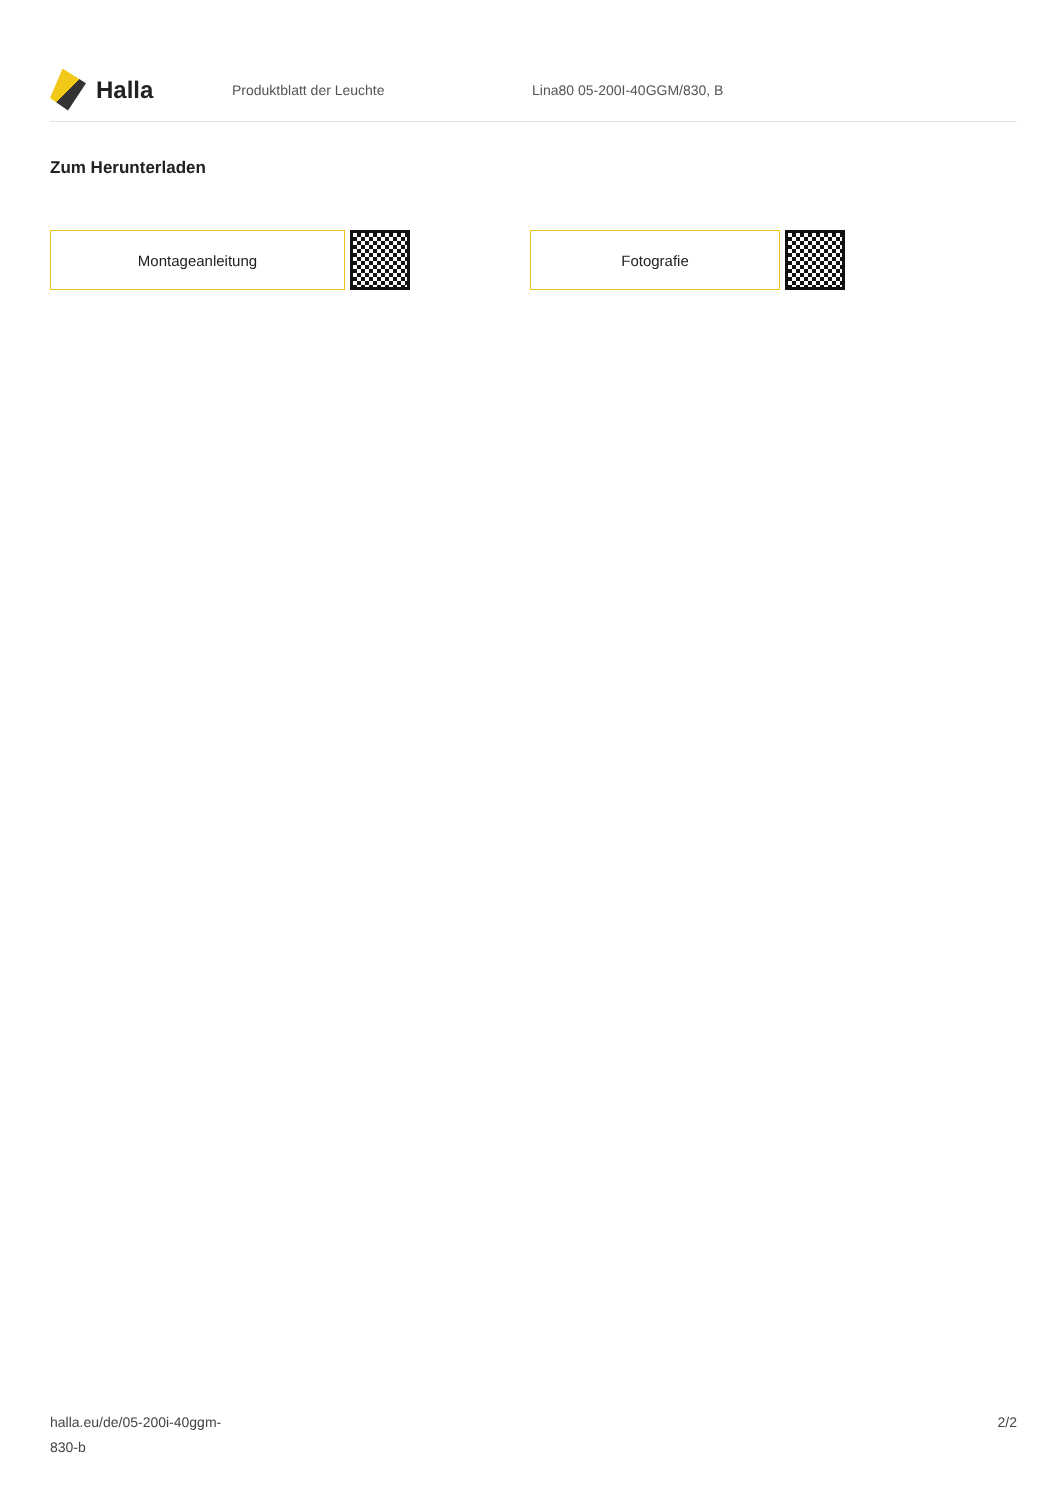Halla
Produktblatt der Leuchte Lina80 05-200I-40GGM/830, B
Zum Herunterladen
Montageanleitung Fotografie
halla.eu/de/05-200i-40ggm-
830-b
2/2